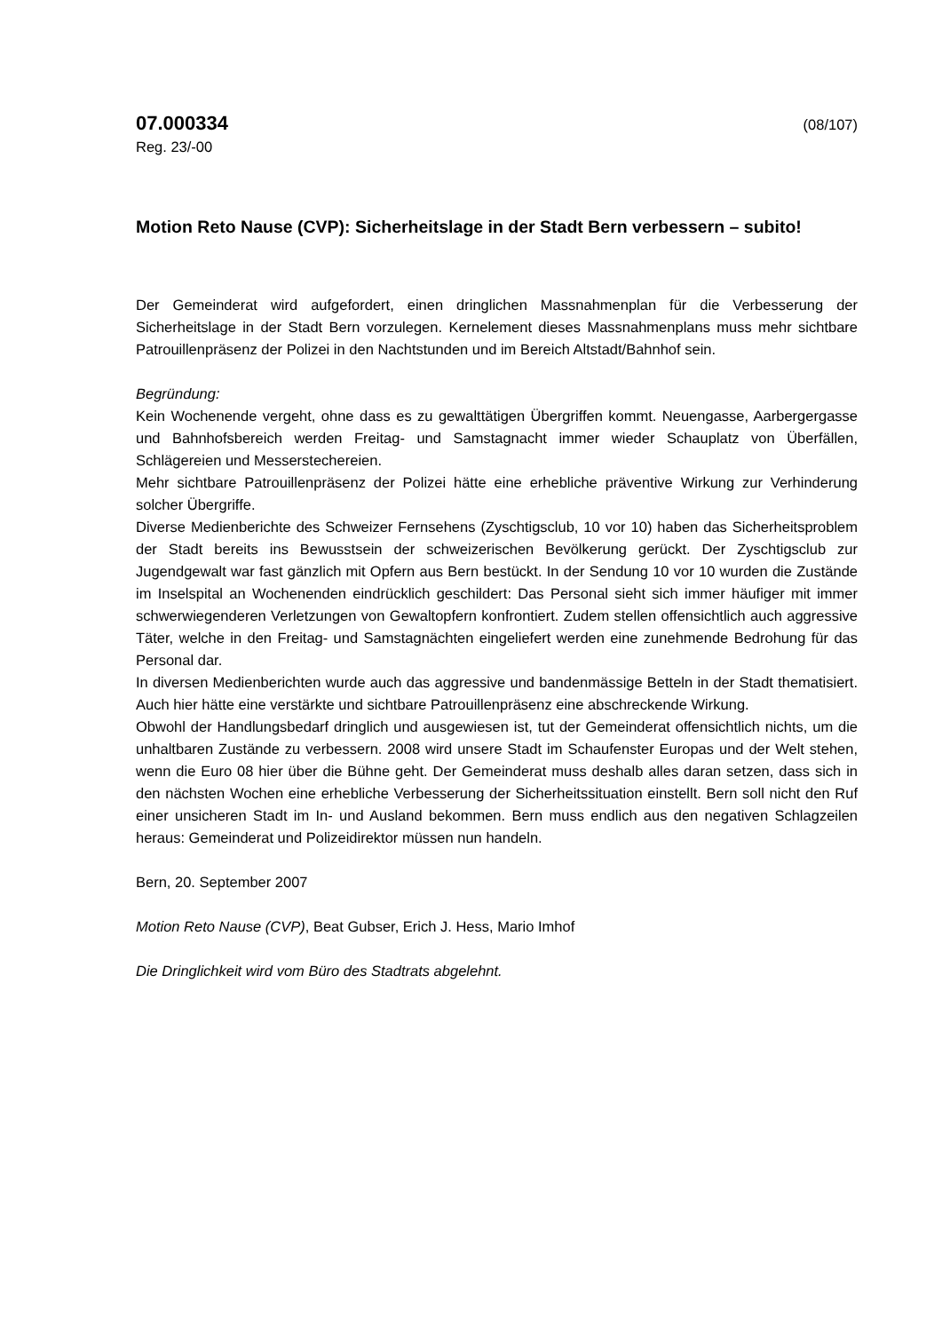07.000334 (08/107)
Reg. 23/-00
Motion Reto Nause (CVP): Sicherheitslage in der Stadt Bern verbessern – subito!
Der Gemeinderat wird aufgefordert, einen dringlichen Massnahmenplan für die Verbesserung der Sicherheitslage in der Stadt Bern vorzulegen. Kernelement dieses Massnahmenplans muss mehr sichtbare Patrouillenpräsenz der Polizei in den Nachtstunden und im Bereich Altstadt/Bahnhof sein.
Begründung:
Kein Wochenende vergeht, ohne dass es zu gewalttätigen Übergriffen kommt. Neuengasse, Aarbergergasse und Bahnhofsbereich werden Freitag- und Samstagnacht immer wieder Schauplatz von Überfällen, Schlägereien und Messerstechereien.
Mehr sichtbare Patrouillenpräsenz der Polizei hätte eine erhebliche präventive Wirkung zur Verhinderung solcher Übergriffe.
Diverse Medienberichte des Schweizer Fernsehens (Zyschtigsclub, 10 vor 10) haben das Sicherheitsproblem der Stadt bereits ins Bewusstsein der schweizerischen Bevölkerung gerückt. Der Zyschtigsclub zur Jugendgewalt war fast gänzlich mit Opfern aus Bern bestückt. In der Sendung 10 vor 10 wurden die Zustände im Inselspital an Wochenenden eindrücklich geschildert: Das Personal sieht sich immer häufiger mit immer schwerwiegenderen Verletzungen von Gewaltopfern konfrontiert. Zudem stellen offensichtlich auch aggressive Täter, welche in den Freitag- und Samstagnächten eingeliefert werden eine zunehmende Bedrohung für das Personal dar.
In diversen Medienberichten wurde auch das aggressive und bandenmässige Betteln in der Stadt thematisiert. Auch hier hätte eine verstärkte und sichtbare Patrouillenpräsenz eine abschreckende Wirkung.
Obwohl der Handlungsbedarf dringlich und ausgewiesen ist, tut der Gemeinderat offensichtlich nichts, um die unhaltbaren Zustände zu verbessern. 2008 wird unsere Stadt im Schaufenster Europas und der Welt stehen, wenn die Euro 08 hier über die Bühne geht. Der Gemeinderat muss deshalb alles daran setzen, dass sich in den nächsten Wochen eine erhebliche Verbesserung der Sicherheitssituation einstellt. Bern soll nicht den Ruf einer unsicheren Stadt im In- und Ausland bekommen. Bern muss endlich aus den negativen Schlagzeilen heraus: Gemeinderat und Polizeidirektor müssen nun handeln.
Bern, 20. September 2007
Motion Reto Nause (CVP), Beat Gubser, Erich J. Hess, Mario Imhof
Die Dringlichkeit wird vom Büro des Stadtrats abgelehnt.